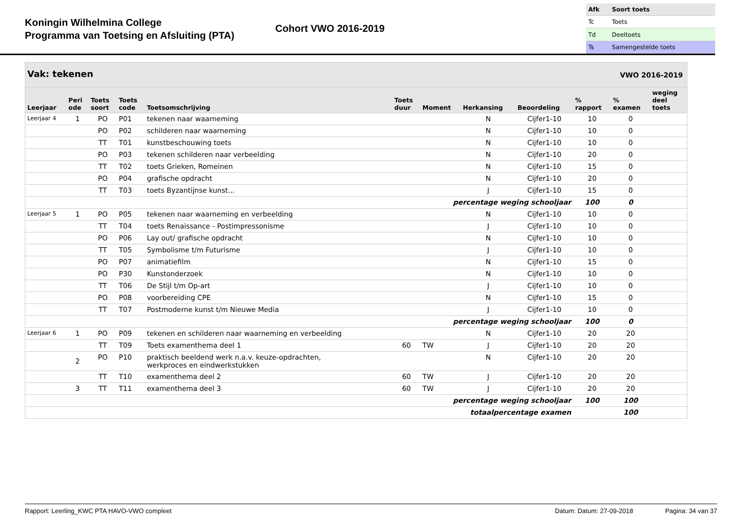Koningin Wilhelmina College
Programma van Toetsing en Afsluiting (PTA)
Cohort VWO 2016-2019
| Afk | Soort toets |
| Tc | Toets |
| Td | Deeltoets |
| Ts | Samengestelde toets |
| Vak: tekenen | | | | | | | | | VWO 2016-2019 | | |
| --- | --- | --- | --- | --- | --- | --- | --- | --- | --- | --- | --- |
| Leerjaar | Peri ode | Toets soort | Toets code | Toetsomschrijving | Toets duur | Moment | Herkansing | Beoordeling | % rapport | % examen | weging deel toets |
| Leerjaar 4 | 1 | PO | P01 | tekenen naar waarneming | | | N | Cijfer1-10 | 10 | 0 | |
| | | PO | P02 | schilderen naar waarneming | | | N | Cijfer1-10 | 10 | 0 | |
| | | TT | T01 | kunstbeschouwing toets | | | N | Cijfer1-10 | 10 | 0 | |
| | | PO | P03 | tekenen schilderen naar verbeelding | | | N | Cijfer1-10 | 20 | 0 | |
| | | TT | T02 | toets Grieken, Romeinen | | | N | Cijfer1-10 | 15 | 0 | |
| | | PO | P04 | grafische opdracht | | | N | Cijfer1-10 | 20 | 0 | |
| | | TT | T03 | toets Byzantijnse kunst... | | | J | Cijfer1-10 | 15 | 0 | |
| percentage weging schooljaar | | | | | | | | | 100 | 0 | |
| Leerjaar 5 | 1 | PO | P05 | tekenen naar waarneming en verbeelding | | | N | Cijfer1-10 | 10 | 0 | |
| | | TT | T04 | toets Renaissance - Postimpressonisme | | | J | Cijfer1-10 | 10 | 0 | |
| | | PO | P06 | Lay out/ grafische opdracht | | | N | Cijfer1-10 | 10 | 0 | |
| | | TT | T05 | Symbolisme t/m Futurisme | | | J | Cijfer1-10 | 10 | 0 | |
| | | PO | P07 | animatiefilm | | | N | Cijfer1-10 | 15 | 0 | |
| | | PO | P30 | Kunstonderzoek | | | N | Cijfer1-10 | 10 | 0 | |
| | | TT | T06 | De Stijl t/m Op-art | | | J | Cijfer1-10 | 10 | 0 | |
| | | PO | P08 | voorbereiding CPE | | | N | Cijfer1-10 | 15 | 0 | |
| | | TT | T07 | Postmoderne kunst t/m Nieuwe Media | | | J | Cijfer1-10 | 10 | 0 | |
| percentage weging schooljaar | | | | | | | | | 100 | 0 | |
| Leerjaar 6 | 1 | PO | P09 | tekenen en schilderen naar waarneming en verbeelding | | | N | Cijfer1-10 | 20 | 20 | |
| | | TT | T09 | Toets examenthema deel 1 | 60 | TW | J | Cijfer1-10 | 20 | 20 | |
| | 2 | PO | P10 | praktisch beeldend werk n.a.v. keuze-opdrachten, werkproces en eindwerkstukken | | | N | Cijfer1-10 | 20 | 20 | |
| | | TT | T10 | examenthema deel 2 | 60 | TW | J | Cijfer1-10 | 20 | 20 | |
| | 3 | TT | T11 | examenthema deel 3 | 60 | TW | J | Cijfer1-10 | 20 | 20 | |
| percentage weging schooljaar | | | | | | | | | 100 | 100 | |
| totaalpercentage examen | | | | | | | | | | 100 | |
Rapport: Leerling_KWC PTA HAVO-VWO compleet Datum: Datum: 27-09-2018 Pagina: 34 van 37